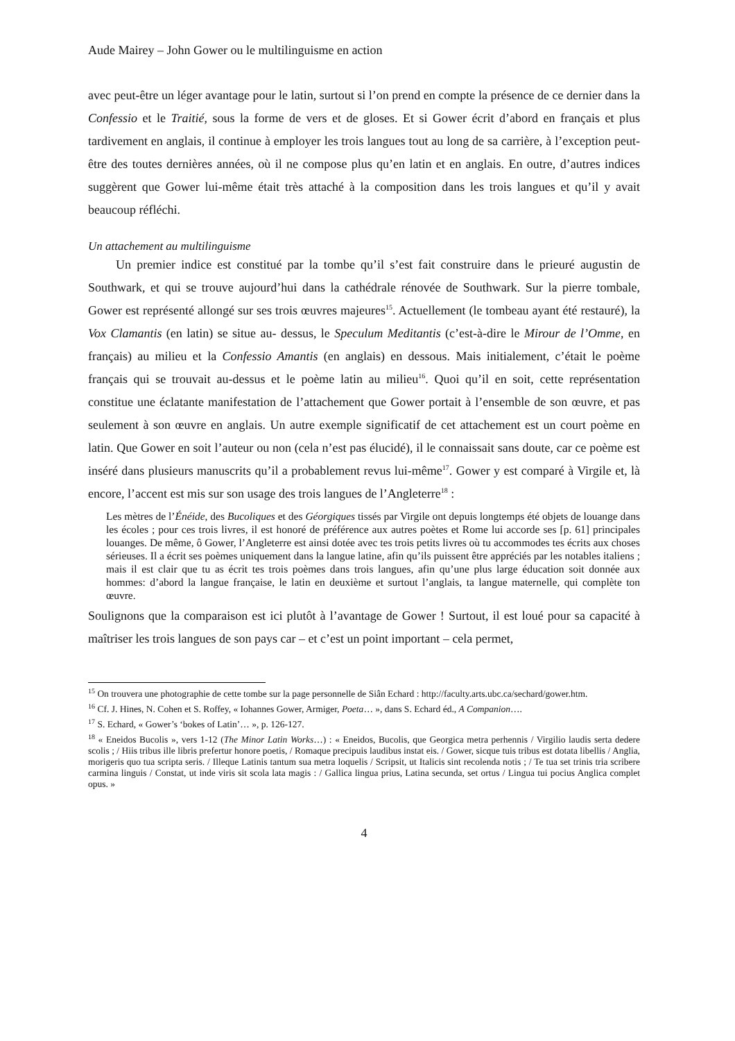Aude Mairey – John Gower ou le multilinguisme en action
avec peut-être un léger avantage pour le latin, surtout si l’on prend en compte la présence de ce dernier dans la Confessio et le Traitié, sous la forme de vers et de gloses. Et si Gower écrit d’abord en français et plus tardivement en anglais, il continue à employer les trois langues tout au long de sa carrière, à l’exception peut-être des toutes dernières années, où il ne compose plus qu’en latin et en anglais. En outre, d’autres indices suggèrent que Gower lui-même était très attaché à la composition dans les trois langues et qu’il y avait beaucoup réfléchi.
Un attachement au multilinguisme
Un premier indice est constitué par la tombe qu’il s’est fait construire dans le prieuré augustin de Southwark, et qui se trouve aujourd’hui dans la cathédrale rénovée de Southwark. Sur la pierre tombale, Gower est représenté allongé sur ses trois œuvres majeures<sup>15</sup>. Actuellement (le tombeau ayant été restauré), la Vox Clamantis (en latin) se situe au- dessus, le Speculum Meditantis (c’est-à-dire le Mirour de l’Omme, en français) au milieu et la Confessio Amantis (en anglais) en dessous. Mais initialement, c’était le poème français qui se trouvait au-dessus et le poème latin au milieu<sup>16</sup>. Quoi qu’il en soit, cette représentation constitue une éclatante manifestation de l’attachement que Gower portait à l’ensemble de son œuvre, et pas seulement à son œuvre en anglais. Un autre exemple significatif de cet attachement est un court poème en latin. Que Gower en soit l’auteur ou non (cela n’est pas élucidé), il le connaissait sans doute, car ce poème est inséré dans plusieurs manuscrits qu’il a probablement revus lui-même<sup>17</sup>. Gower y est comparé à Virgile et, là encore, l’accent est mis sur son usage des trois langues de l’Angleterre<sup>18</sup> :
Les mètres de l’Énéide, des Bucoliques et des Géorgiques tissés par Virgile ont depuis longtemps été objets de louange dans les écoles ; pour ces trois livres, il est honoré de préférence aux autres poètes et Rome lui accorde ses [p. 61] principales louanges. De même, ô Gower, l’Angleterre est ainsi dotée avec tes trois petits livres où tu accommodes tes écrits aux choses sérieuses. Il a écrit ses poèmes uniquement dans la langue latine, afin qu’ils puissent être appréciés par les notables italiens ; mais il est clair que tu as écrit tes trois poèmes dans trois langues, afin qu’une plus large éducation soit donnée aux hommes: d’abord la langue française, le latin en deuxième et surtout l’anglais, ta langue maternelle, qui complète ton œuvre.
Soulignons que la comparaison est ici plutôt à l’avantage de Gower ! Surtout, il est loué pour sa capacité à maîtriser les trois langues de son pays car – et c’est un point important – cela permet,
<sup>15</sup> On trouvera une photographie de cette tombe sur la page personnelle de Siân Echard : http://faculty.arts.ubc.ca/sechard/gower.htm.
<sup>16</sup> Cf. J. Hines, N. Cohen et S. Roffey, « Iohannes Gower, Armiger, Poeta… », dans S. Echard éd., A Companion….
<sup>17</sup> S. Echard, « Gower’s ‘bokes of Latin’… », p. 126-127.
<sup>18</sup> « Eneidos Bucolis », vers 1-12 (The Minor Latin Works…) : « Eneidos, Bucolis, que Georgica metra perhennis / Virgilio laudis serta dedere scolis ; / Hiis tribus ille libris prefertur honore poetis, / Romaque precipuis laudibus instat eis. / Gower, sicque tuis tribus est dotata libellis / Anglia, morigeris quo tua scripta seris. / Illeque Latinis tantum sua metra loquelis / Scripsit, ut Italicis sint recolenda notis ; / Te tua set trinis tria scribere carmina linguis / Constat, ut inde viris sit scola lata magis : / Gallica lingua prius, Latina secunda, set ortus / Lingua tui pocius Anglica complet opus. »
4